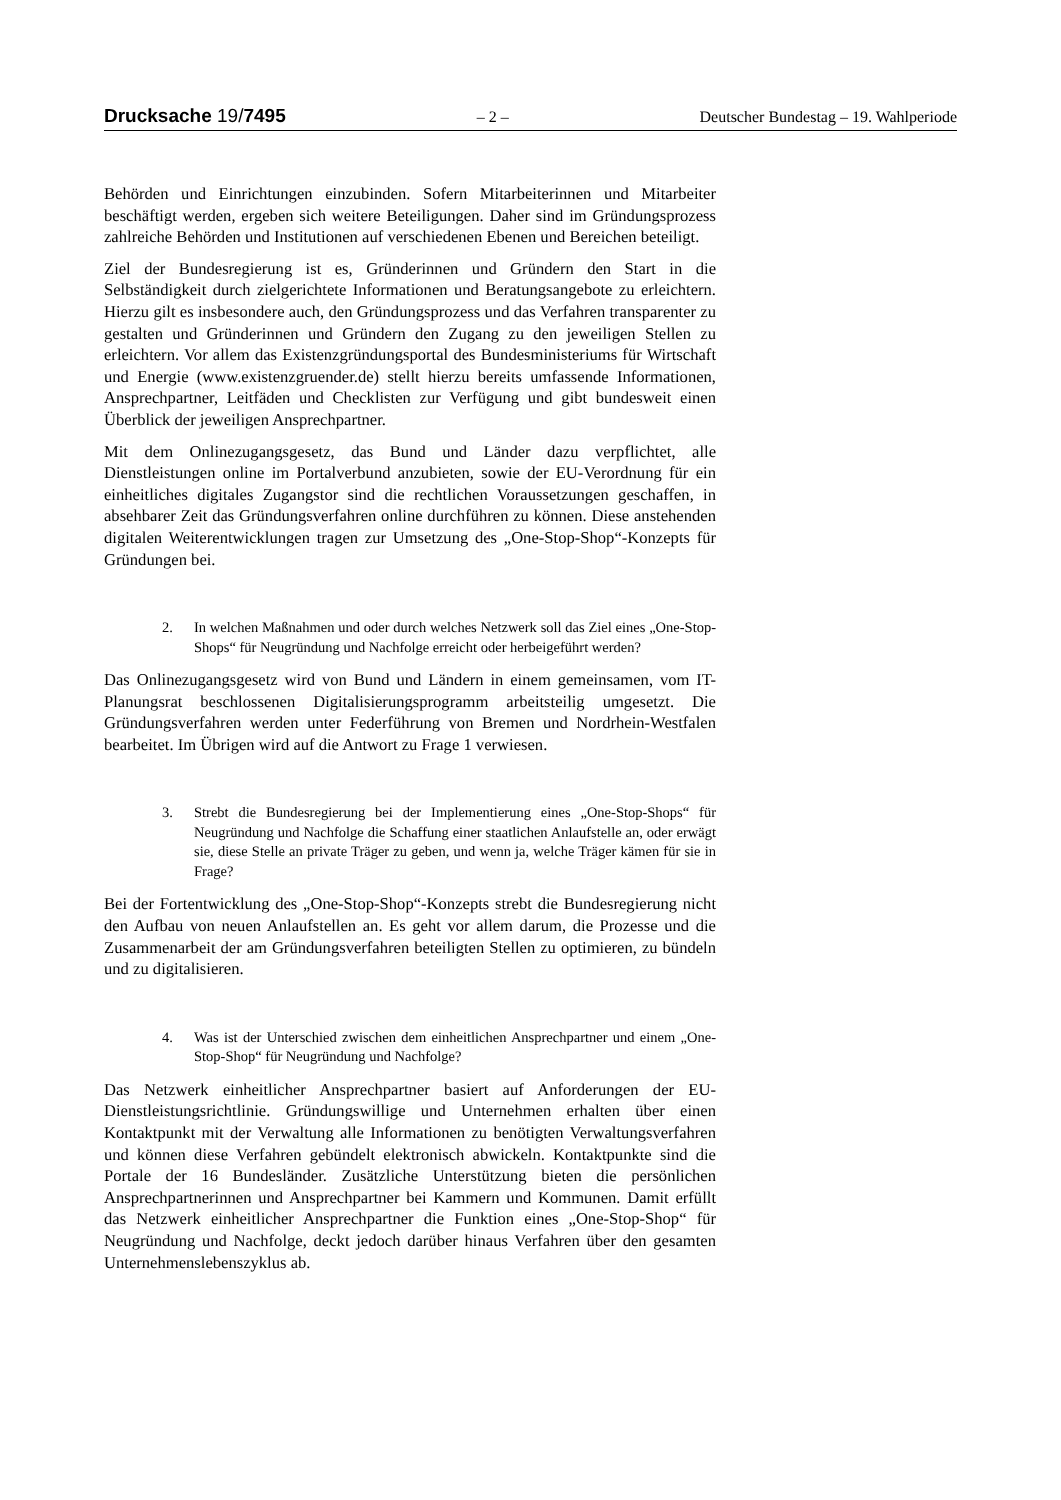Drucksache 19/7495 – 2 – Deutscher Bundestag – 19. Wahlperiode
Behörden und Einrichtungen einzubinden. Sofern Mitarbeiterinnen und Mitarbeiter beschäftigt werden, ergeben sich weitere Beteiligungen. Daher sind im Gründungsprozess zahlreiche Behörden und Institutionen auf verschiedenen Ebenen und Bereichen beteiligt.
Ziel der Bundesregierung ist es, Gründerinnen und Gründern den Start in die Selbständigkeit durch zielgerichtete Informationen und Beratungsangebote zu erleichtern. Hierzu gilt es insbesondere auch, den Gründungsprozess und das Verfahren transparenter zu gestalten und Gründerinnen und Gründern den Zugang zu den jeweiligen Stellen zu erleichtern. Vor allem das Existenzgründungsportal des Bundesministeriums für Wirtschaft und Energie (www.existenzgruender.de) stellt hierzu bereits umfassende Informationen, Ansprechpartner, Leitfäden und Checklisten zur Verfügung und gibt bundesweit einen Überblick der jeweiligen Ansprechpartner.
Mit dem Onlinezugangsgesetz, das Bund und Länder dazu verpflichtet, alle Dienstleistungen online im Portalverbund anzubieten, sowie der EU-Verordnung für ein einheitliches digitales Zugangstor sind die rechtlichen Voraussetzungen geschaffen, in absehbarer Zeit das Gründungsverfahren online durchführen zu können. Diese anstehenden digitalen Weiterentwicklungen tragen zur Umsetzung des „One-Stop-Shop“-Konzepts für Gründungen bei.
2. In welchen Maßnahmen und oder durch welches Netzwerk soll das Ziel eines „One-Stop-Shops“ für Neugründung und Nachfolge erreicht oder herbeigeführt werden?
Das Onlinezugangsgesetz wird von Bund und Ländern in einem gemeinsamen, vom IT-Planungsrat beschlossenen Digitalisierungsprogramm arbeitsteilig umgesetzt. Die Gründungsverfahren werden unter Federführung von Bremen und Nordrhein-Westfalen bearbeitet. Im Übrigen wird auf die Antwort zu Frage 1 verwiesen.
3. Strebt die Bundesregierung bei der Implementierung eines „One-Stop-Shops“ für Neugründung und Nachfolge die Schaffung einer staatlichen Anlaufstelle an, oder erwägt sie, diese Stelle an private Träger zu geben, und wenn ja, welche Träger kämen für sie in Frage?
Bei der Fortentwicklung des „One-Stop-Shop“-Konzepts strebt die Bundesregierung nicht den Aufbau von neuen Anlaufstellen an. Es geht vor allem darum, die Prozesse und die Zusammenarbeit der am Gründungsverfahren beteiligten Stellen zu optimieren, zu bündeln und zu digitalisieren.
4. Was ist der Unterschied zwischen dem einheitlichen Ansprechpartner und einem „One-Stop-Shop“ für Neugründung und Nachfolge?
Das Netzwerk einheitlicher Ansprechpartner basiert auf Anforderungen der EU-Dienstleistungsrichtlinie. Gründungswillige und Unternehmen erhalten über einen Kontaktpunkt mit der Verwaltung alle Informationen zu benötigten Verwaltungsverfahren und können diese Verfahren gebündelt elektronisch abwickeln. Kontaktpunkte sind die Portale der 16 Bundesländer. Zusätzliche Unterstützung bieten die persönlichen Ansprechpartnerinnen und Ansprechpartner bei Kammern und Kommunen. Damit erfüllt das Netzwerk einheitlicher Ansprechpartner die Funktion eines „One-Stop-Shop“ für Neugründung und Nachfolge, deckt jedoch darüber hinaus Verfahren über den gesamten Unternehmenslebenszyklus ab.